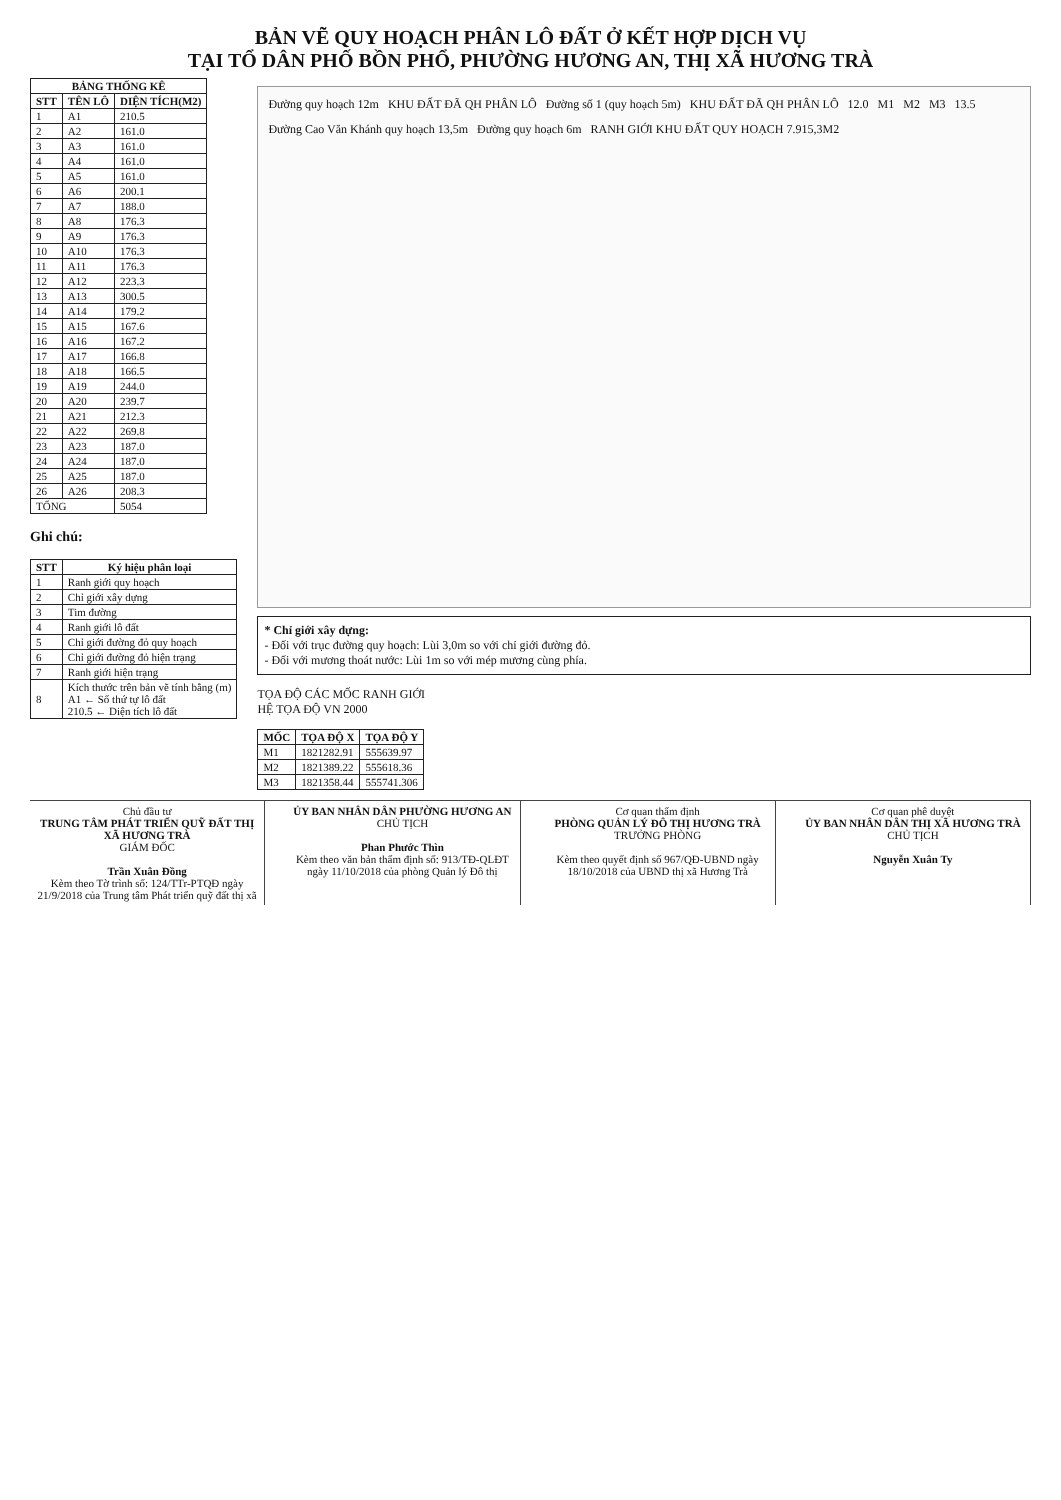BẢN VẼ QUY HOẠCH PHÂN LÔ ĐẤT Ở KẾT HỢP DỊCH VỤ
TẠI TỔ DÂN PHỐ BỒN PHỔ, PHƯỜNG HƯƠNG AN, THỊ XÃ HƯƠNG TRÀ
| BẢNG THỐNG KÊ | | |
| --- | --- | --- |
| STT | TÊN LÔ | DIỆN TÍCH(M2) |
| 1 | A1 | 210.5 |
| 2 | A2 | 161.0 |
| 3 | A3 | 161.0 |
| 4 | A4 | 161.0 |
| 5 | A5 | 161.0 |
| 6 | A6 | 200.1 |
| 7 | A7 | 188.0 |
| 8 | A8 | 176.3 |
| 9 | A9 | 176.3 |
| 10 | A10 | 176.3 |
| 11 | A11 | 176.3 |
| 12 | A12 | 223.3 |
| 13 | A13 | 300.5 |
| 14 | A14 | 179.2 |
| 15 | A15 | 167.6 |
| 16 | A16 | 167.2 |
| 17 | A17 | 166.8 |
| 18 | A18 | 166.5 |
| 19 | A19 | 244.0 |
| 20 | A20 | 239.7 |
| 21 | A21 | 212.3 |
| 22 | A22 | 269.8 |
| 23 | A23 | 187.0 |
| 24 | A24 | 187.0 |
| 25 | A25 | 187.0 |
| 26 | A26 | 208.3 |
| TỔNG | | 5054 |
Ghi chú:
| STT | Ký hiệu phân loại |
| --- | --- |
| 1 | Ranh giới quy hoạch |
| 2 | Chỉ giới xây dựng |
| 3 | Tim đường |
| 4 | Ranh giới lô đất |
| 5 | Chỉ giới đường đỏ quy hoạch |
| 6 | Chỉ giới đường đỏ hiện trạng |
| 7 | Ranh giới hiện trạng |
| 8 | Kích thước trên bản vẽ tính bằng (m) A1 ← Số thứ tự lô đất 210.5 ← Diện tích lô đất |
Đường quy hoạch 12m KHU ĐẤT ĐÃ QH PHÂN LÔ Đường số 1 (quy hoạch 5m) KHU ĐẤT ĐÃ QH PHÂN LÔ 12.0 M1 M2 M3 13.5
Đường Cao Văn Khánh quy hoạch 13,5m Đường quy hoạch 6m RANH GIỚI KHU ĐẤT QUY HOẠCH 7.915,3M2
* Chỉ giới xây dựng:
- Đối với trục đường quy hoạch: Lùi 3,0m so với chỉ giới đường đỏ.
- Đối với mương thoát nước: Lùi 1m so với mép mương cùng phía.
TỌA ĐỘ CÁC MỐC RANH GIỚI
HỆ TỌA ĐỘ VN 2000
| MỐC | TỌA ĐỘ X | TỌA ĐỘ Y |
| --- | --- | --- |
| M1 | 1821282.91 | 555639.97 |
| M2 | 1821389.22 | 555618.36 |
| M3 | 1821358.44 | 555741.306 |
Chủ đầu tư
TRUNG TÂM PHÁT TRIỂN QUỸ ĐẤT THỊ XÃ HƯƠNG TRÀ
GIÁM ĐỐC
Trần Xuân Đồng
Kèm theo Tờ trình số: 124/TTr-PTQĐ ngày 21/9/2018 của Trung tâm Phát triển quỹ đất thị xã
ỦY BAN NHÂN DÂN PHƯỜNG HƯƠNG AN
CHỦ TỊCH
Phan Phước Thìn
Kèm theo văn bản thẩm định số: 913/TĐ-QLĐT ngày 11/10/2018 của phòng Quản lý Đô thị
Cơ quan thẩm định
PHÒNG QUẢN LÝ ĐÔ THỊ HƯƠNG TRÀ
TRƯỞNG PHÒNG
Kèm theo quyết định số 967/QĐ-UBND ngày 18/10/2018 của UBND thị xã Hương Trà
Cơ quan phê duyệt
ỦY BAN NHÂN DÂN THỊ XÃ HƯƠNG TRÀ
CHỦ TỊCH
Nguyễn Xuân Ty